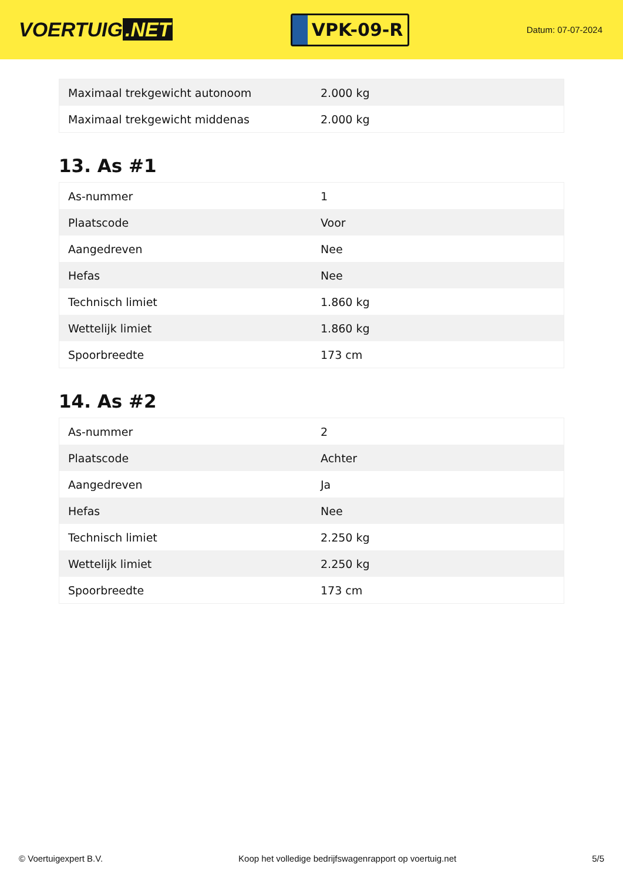VOERTUIG.NET
VPK-09-R
Datum: 07-07-2024
| Maximaal trekgewicht autonoom | 2.000 kg |
| Maximaal trekgewicht middenas | 2.000 kg |
13. As #1
| As-nummer | 1 |
| Plaatscode | Voor |
| Aangedreven | Nee |
| Hefas | Nee |
| Technisch limiet | 1.860 kg |
| Wettelijk limiet | 1.860 kg |
| Spoorbreedte | 173 cm |
14. As #2
| As-nummer | 2 |
| Plaatscode | Achter |
| Aangedreven | Ja |
| Hefas | Nee |
| Technisch limiet | 2.250 kg |
| Wettelijk limiet | 2.250 kg |
| Spoorbreedte | 173 cm |
© Voertuigexpert B.V. Koop het volledige bedrijfswagenrapport op voertuig.net 5/5